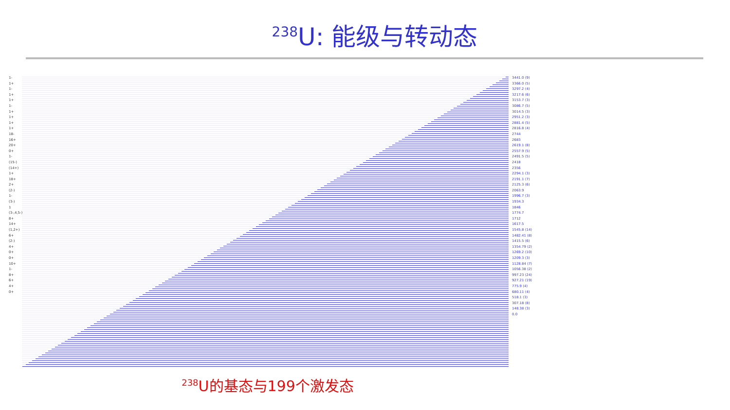<sup>238</sup>U: 能级与转动态
1-
1+
1-
1+
1+
1-
1+
1+
1+
1+
18-
16+
20+
0+
1-
(15-)
(14+)
1+
18+
2+
(2-)
1-
(3-)
1
(3-,4,5-)
8+
14+
(1,2+)
6+
(2-)
4+
0+
0+
10+
1-
8+
6+
4+
0+
3441.0 (9)
3366.0 (5)
3297.2 (4)
3217.6 (6)
3153.7 (3)
3086.7 (5)
3014.5 (3)
2951.2 (3)
2881.4 (5)
2816.8 (4)
2744
2683
2619.1 (8)
2557.9 (5)
2491.5 (5)
2418
2356
2294.1 (3)
2191.1 (7)
2125.3 (6)
2063.9
1996.7 (3)
1934.3
1846
1774.7
1712
1617.5
1545.8 (14)
1482.41 (8)
1415.5 (6)
1354.79 (2)
1269.2 (10)
1209.3 (3)
1128.84 (7)
1056.38 (2)
997.23 (24)
927.21 (19)
775.9 (4)
680.11 (4)
518.1 (3)
307.18 (8)
148.38 (3)
0.0
<sup>238</sup>U的基态与199个激发态